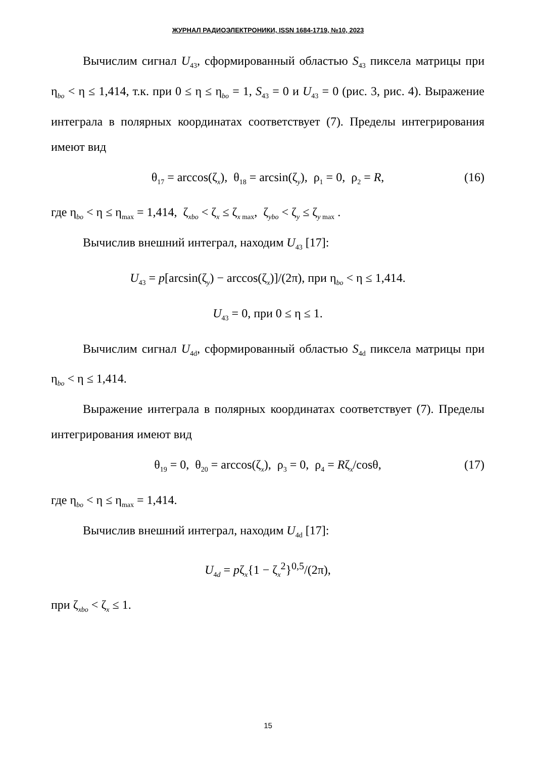ЖУРНАЛ РАДИОЭЛЕКТРОНИКИ, ISSN 1684-1719, №10, 2023
Вычислим сигнал U<sub>43</sub>, сформированный областью S<sub>43</sub> пиксела матрицы при η<sub>bo</sub> < η ≤ 1,414, т.к. при 0 ≤ η ≤ η<sub>bo</sub> = 1, S<sub>43</sub> = 0 и U<sub>43</sub> = 0 (рис. 3, рис. 4). Выражение интеграла в полярных координатах соответствует (7). Пределы интегрирования имеют вид
θ<sub>17</sub> = arccos(ζ<sub>x</sub>), θ<sub>18</sub> = arcsin(ζ<sub>y</sub>), ρ<sub>1</sub> = 0, ρ<sub>2</sub> = R, (16)
где η<sub>bo</sub> < η ≤ η<sub>max</sub> = 1,414, ζ<sub>xbo</sub> < ζ<sub>x</sub> ≤ ζ<sub>x max</sub>, ζ<sub>ybo</sub> < ζ<sub>y</sub> ≤ ζ<sub>y max</sub> .
Вычислив внешний интеграл, находим U<sub>43</sub> [17]:
U<sub>43</sub> = p[arcsin(ζ<sub>y</sub>) − arccos(ζ<sub>x</sub>)]/(2π), при η<sub>bo</sub> < η ≤ 1,414.
U<sub>43</sub> = 0, при 0 ≤ η ≤ 1.
Вычислим сигнал U<sub>4d</sub>, сформированный областью S<sub>4d</sub> пиксела матрицы при η<sub>bo</sub> < η ≤ 1,414.
Выражение интеграла в полярных координатах соответствует (7). Пределы интегрирования имеют вид
θ<sub>19</sub> = 0, θ<sub>20</sub> = arccos(ζ<sub>x</sub>), ρ<sub>3</sub> = 0, ρ<sub>4</sub> = Rζ<sub>x</sub>/cosθ, (17)
где η<sub>bo</sub> < η ≤ η<sub>max</sub> = 1,414.
Вычислив внешний интеграл, находим U<sub>4d</sub> [17]:
U<sub>4d</sub> = pζ<sub>x</sub>{1 − ζ<sub>x</sub><sup>2</sup>}<sup>0,5</sup>/(2π),
при ζ<sub>xbo</sub> < ζ<sub>x</sub> ≤ 1.
15